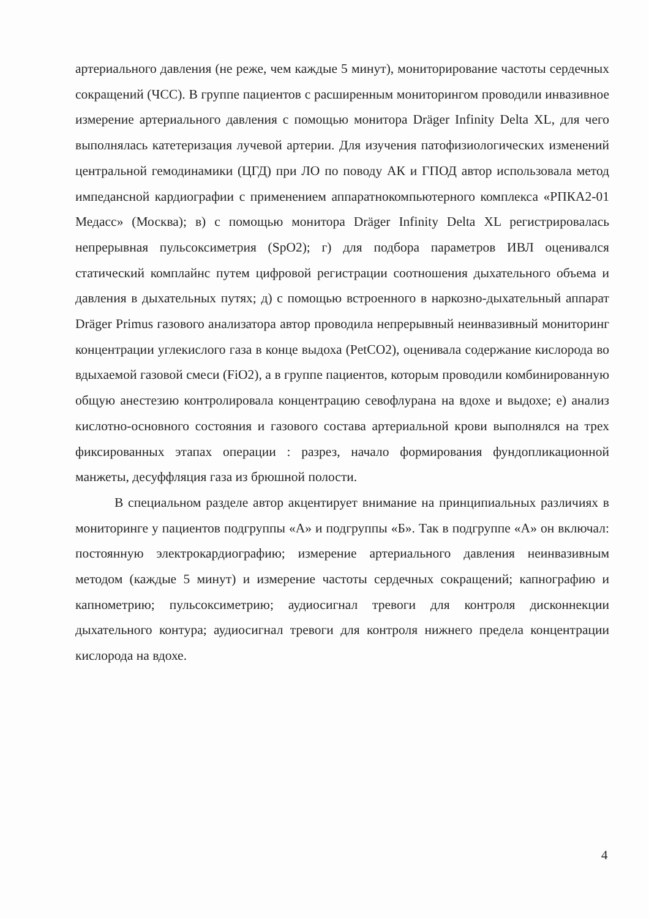артериального давления (не реже, чем каждые 5 минут), мониторирование частоты сердечных сокращений (ЧСС). В группе пациентов с расширенным мониторингом проводили инвазивное измерение артериального давления с помощью монитора Dräger Infinity Delta XL, для чего выполнялась катетеризация лучевой артерии. Для изучения патофизиологических изменений центральной гемодинамики (ЦГД) при ЛО по поводу АК и ГПОД автор использовала метод импедансной кардиографии с применением аппаратнокомпьютерного комплекса «РПКА2-01 Медасс» (Москва); в) с помощью монитора Dräger Infinity Delta XL регистрировалась непрерывная пульсоксиметрия (SpO2); г) для подбора параметров ИВЛ оценивался статический комплайнс путем цифровой регистрации соотношения дыхательного объема и давления в дыхательных путях; д) с помощью встроенного в наркозно-дыхательный аппарат Dräger Primus газового анализатора автор проводила непрерывный неинвазивный мониторинг концентрации углекислого газа в конце выдоха (PetCO2), оценивала содержание кислорода во вдыхаемой газовой смеси (FiO2), а в группе пациентов, которым проводили комбинированную общую анестезию контролировала концентрацию севофлурана на вдохе и выдохе; е) анализ кислотно-основного состояния и газового состава артериальной крови выполнялся на трех фиксированных этапах операции : разрез, начало формирования фундопликационной манжеты, десуффляция газа из брюшной полости.
В специальном разделе автор акцентирует внимание на принципиальных различиях в мониторинге у пациентов подгруппы «А» и подгруппы «Б». Так в подгруппе «А» он включал: постоянную электрокардиографию; измерение артериального давления неинвазивным методом (каждые 5 минут) и измерение частоты сердечных сокращений; капнографию и капнометрию; пульсоксиметрию; аудиосигнал тревоги для контроля дисконнекции дыхательного контура; аудиосигнал тревоги для контроля нижнего предела концентрации кислорода на вдохе.
4